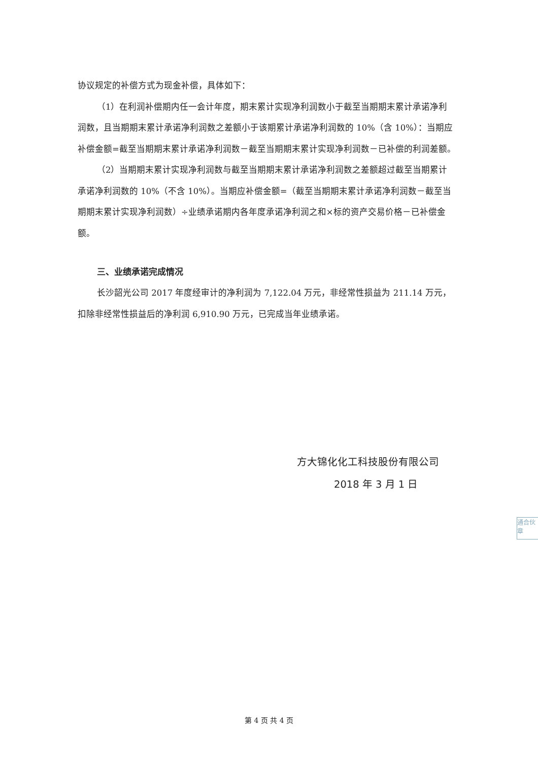协议规定的补偿方式为现金补偿，具体如下：
（1）在利润补偿期内任一会计年度，期末累计实现净利润数小于截至当期期末累计承诺净利润数，且当期期末累计承诺净利润数之差额小于该期累计承诺净利润数的 10%（含 10%）：当期应补偿金额=截至当期期末累计承诺净利润数－截至当期期末累计实现净利润数－已补偿的利润差额。
（2）当期期末累计实现净利润数与截至当期期末累计承诺净利润数之差额超过截至当期累计承诺净利润数的 10%（不含 10%）。当期应补偿金额=（截至当期期末累计承诺净利润数－截至当期期末累计实现净利润数）÷业绩承诺期内各年度承诺净利润之和×标的资产交易价格－已补偿金额。
三、业绩承诺完成情况
长沙韶光公司 2017 年度经审计的净利润为 7,122.04 万元，非经常性损益为 211.14 万元，扣除非经常性损益后的净利润 6,910.90 万元，已完成当年业绩承诺。
方大锦化化工科技股份有限公司
2018 年 3 月 1 日
通合伙 章
第 4 页 共 4 页